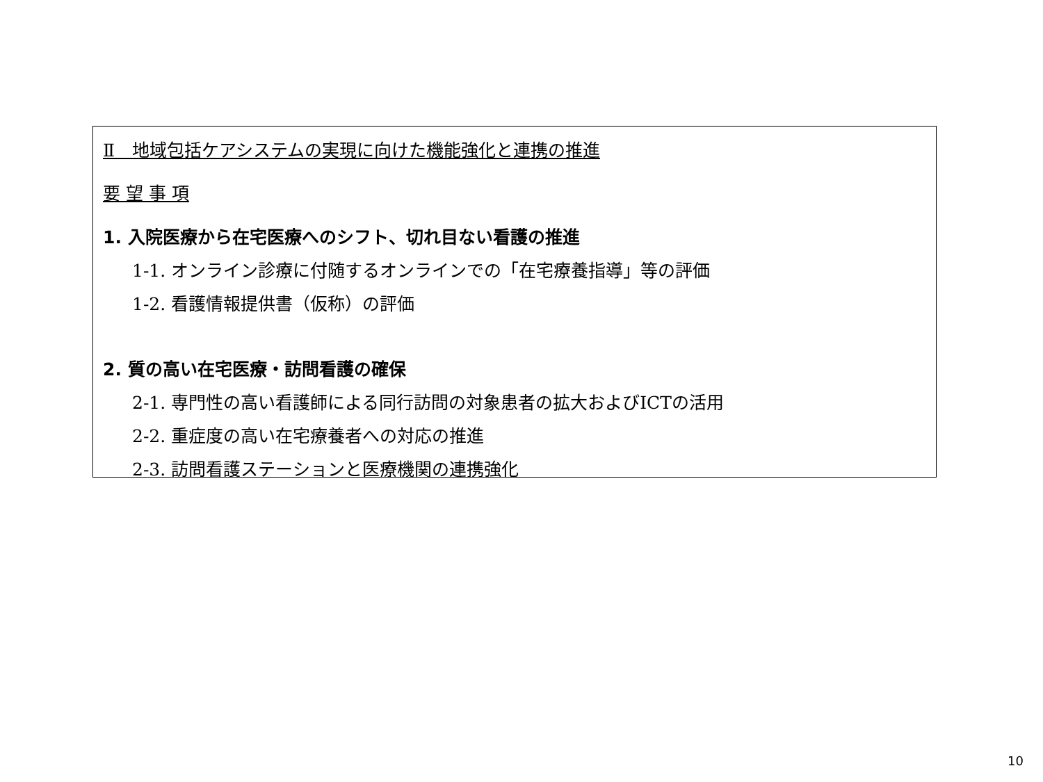Ⅱ　地域包括ケアシステムの実現に向けた機能強化と連携の推進
要 望 事 項
1. 入院医療から在宅医療へのシフト、切れ目ない看護の推進
1-1. オンライン診療に付随するオンラインでの「在宅療養指導」等の評価
1-2. 看護情報提供書（仮称）の評価
2. 質の高い在宅医療・訪問看護の確保
2-1. 専門性の高い看護師による同行訪問の対象患者の拡大およびICTの活用
2-2. 重症度の高い在宅療養者への対応の推進
2-3. 訪問看護ステーションと医療機関の連携強化
10